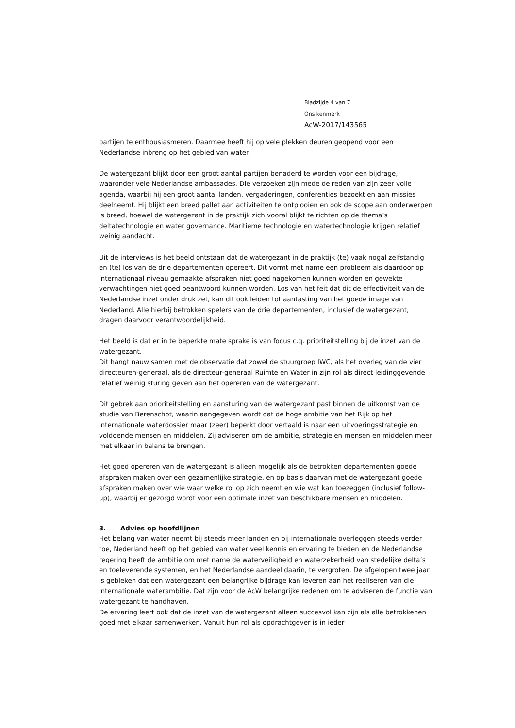Bladzijde 4 van 7
Ons kenmerk
AcW-2017/143565
partijen te enthousiasmeren. Daarmee heeft hij op vele plekken deuren geopend voor een Nederlandse inbreng op het gebied van water.
De watergezant blijkt door een groot aantal partijen benaderd te worden voor een bijdrage, waaronder vele Nederlandse ambassades. Die verzoeken zijn mede de reden van zijn zeer volle agenda, waarbij hij een groot aantal landen, vergaderingen, conferenties bezoekt en aan missies deelneemt. Hij blijkt een breed pallet aan activiteiten te ontplooien en ook de scope aan onderwerpen is breed, hoewel de watergezant in de praktijk zich vooral blijkt te richten op de thema’s deltatechnologie en water governance. Maritieme technologie en watertechnologie krijgen relatief weinig aandacht.
Uit de interviews is het beeld ontstaan dat de watergezant in de praktijk (te) vaak nogal zelfstandig en (te) los van de drie departementen opereert. Dit vormt met name een probleem als daardoor op internationaal niveau gemaakte afspraken niet goed nagekomen kunnen worden en gewekte verwachtingen niet goed beantwoord kunnen worden. Los van het feit dat dit de effectiviteit van de Nederlandse inzet onder druk zet, kan dit ook leiden tot aantasting van het goede image van Nederland. Alle hierbij betrokken spelers van de drie departementen, inclusief de watergezant, dragen daarvoor verantwoordelijkheid.
Het beeld is dat er in te beperkte mate sprake is van focus c.q. prioriteitstelling bij de inzet van de watergezant.
Dit hangt nauw samen met de observatie dat zowel de stuurgroep IWC, als het overleg van de vier directeuren-generaal, als de directeur-generaal Ruimte en Water in zijn rol als direct leidinggevende relatief weinig sturing geven aan het opereren van de watergezant.
Dit gebrek aan prioriteitstelling en aansturing van de watergezant past binnen de uitkomst van de studie van Berenschot, waarin aangegeven wordt dat de hoge ambitie van het Rijk op het internationale waterdossier maar (zeer) beperkt door vertaald is naar een uitvoeringsstrategie en voldoende mensen en middelen. Zij adviseren om de ambitie, strategie en mensen en middelen meer met elkaar in balans te brengen.
Het goed opereren van de watergezant is alleen mogelijk als de betrokken departementen goede afspraken maken over een gezamenlijke strategie, en op basis daarvan met de watergezant goede afspraken maken over wie waar welke rol op zich neemt en wie wat kan toezeggen (inclusief follow-up), waarbij er gezorgd wordt voor een optimale inzet van beschikbare mensen en middelen.
3. Advies op hoofdlijnen
Het belang van water neemt bij steeds meer landen en bij internationale overleggen steeds verder toe, Nederland heeft op het gebied van water veel kennis en ervaring te bieden en de Nederlandse regering heeft de ambitie om met name de waterveiligheid en waterzekerheid van stedelijke delta’s en toeleverende systemen, en het Nederlandse aandeel daarin, te vergroten. De afgelopen twee jaar is gebleken dat een watergezant een belangrijke bijdrage kan leveren aan het realiseren van die internationale waterambitie. Dat zijn voor de AcW belangrijke redenen om te adviseren de functie van watergezant te handhaven.
De ervaring leert ook dat de inzet van de watergezant alleen succesvol kan zijn als alle betrokkenen goed met elkaar samenwerken. Vanuit hun rol als opdrachtgever is in ieder